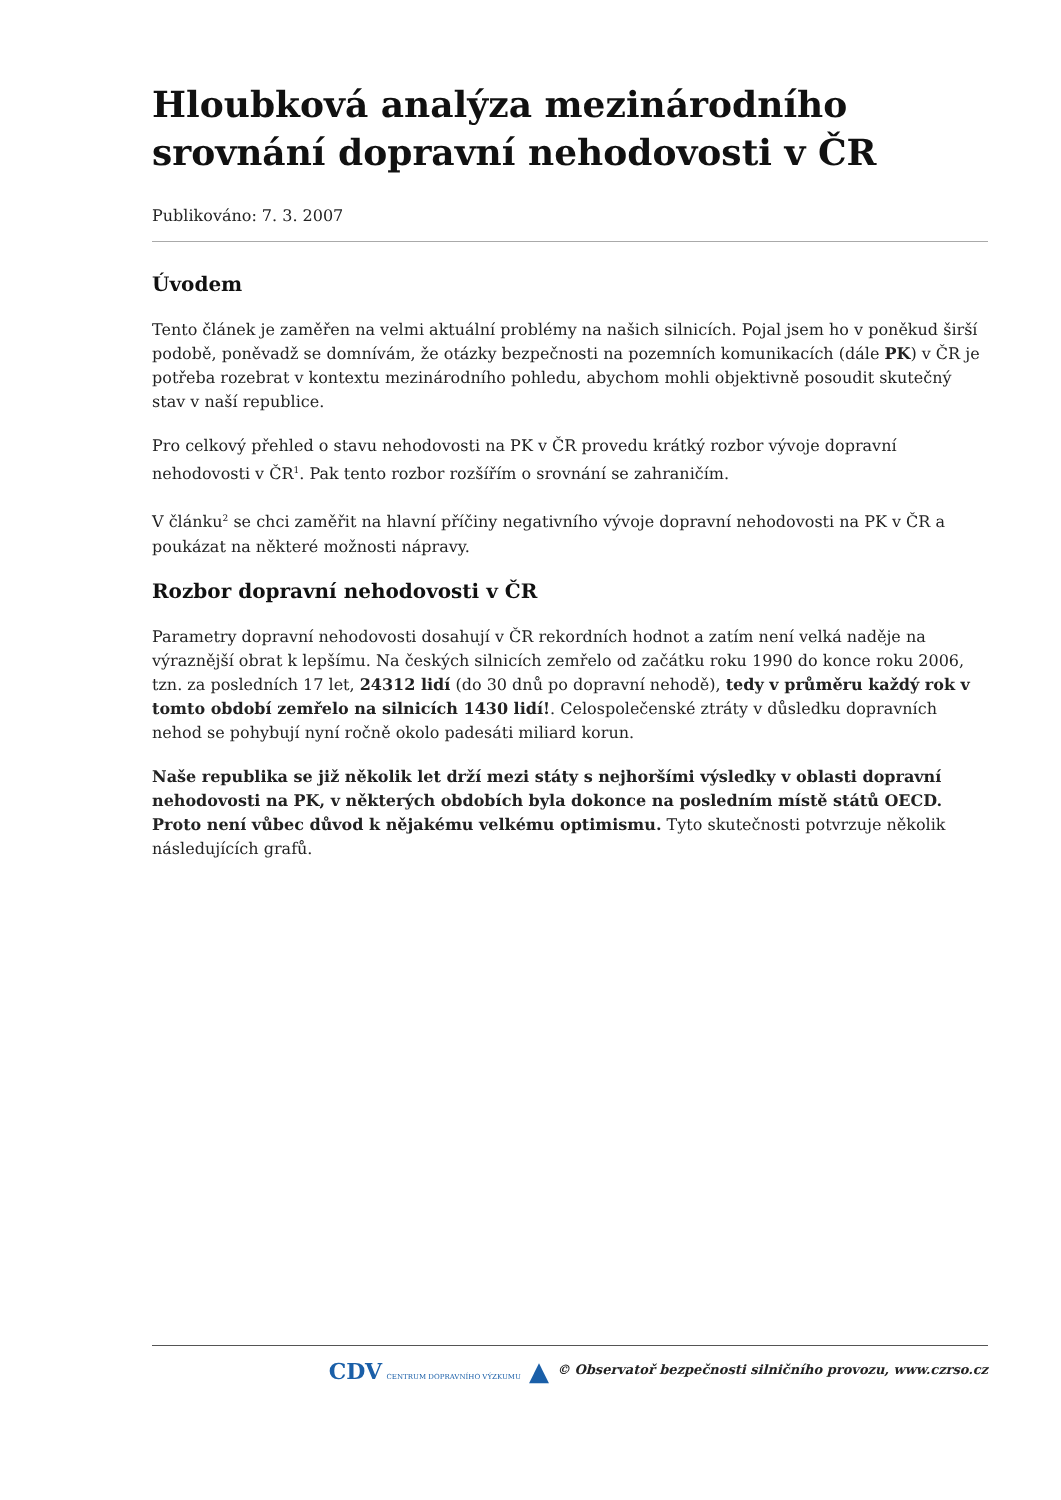Hloubková analýza mezinárodního srovnání dopravní nehodovosti v ČR
Publikováno: 7. 3. 2007
Úvodem
Tento článek je zaměřen na velmi aktuální problémy na našich silnicích. Pojal jsem ho v poněkud širší podobě, poněvadž se domnívám, že otázky bezpečnosti na pozemních komunikacích (dále PK) v ČR je potřeba rozebrat v kontextu mezinárodního pohledu, abychom mohli objektivně posoudit skutečný stav v naší republice.
Pro celkový přehled o stavu nehodovosti na PK v ČR provedu krátký rozbor vývoje dopravní nehodovosti v ČR<sup>1</sup>. Pak tento rozbor rozšířím o srovnání se zahraničím.
V článku<sup>2</sup> se chci zaměřit na hlavní příčiny negativního vývoje dopravní nehodovosti na PK v ČR a poukázat na některé možnosti nápravy.
Rozbor dopravní nehodovosti v ČR
Parametry dopravní nehodovosti dosahují v ČR rekordních hodnot a zatím není velká naděje na výraznější obrat k lepšímu. Na českých silnicích zemřelo od začátku roku 1990 do konce roku 2006, tzn. za posledních 17 let, 24312 lidí (do 30 dnů po dopravní nehodě), tedy v průměru každý rok v tomto období zemřelo na silnicích 1430 lidí!. Celospolečenské ztráty v důsledku dopravních nehod se pohybují nyní ročně okolo padesáti miliard korun.
Naše republika se již několik let drží mezi státy s nejhoršími výsledky v oblasti dopravní nehodovosti na PK, v některých obdobích byla dokonce na posledním místě států OECD. Proto není vůbec důvod k nějakému velkému optimismu. Tyto skutečnosti potvrzuje několik následujících grafů.
CDV CENTRUM DOPRAVNÍHO VÝZKUMU ▲ © Observatoř bezpečnosti silničního provozu, www.czrso.cz